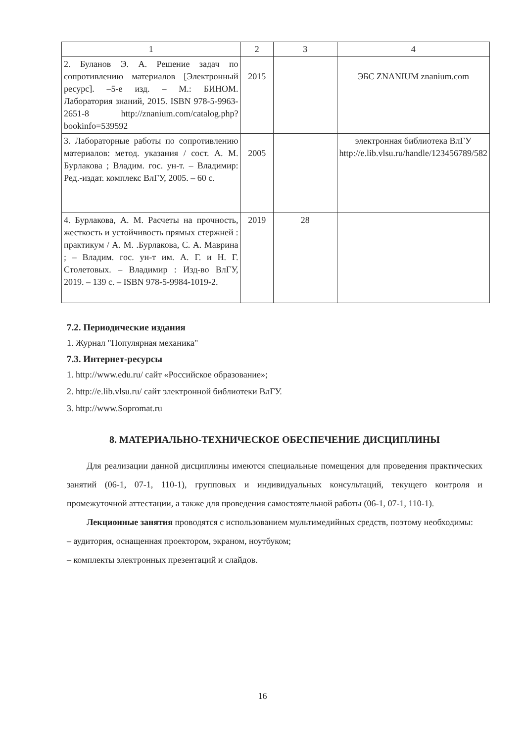| 1 | 2 | 3 | 4 |
| --- | --- | --- | --- |
| 2. Буланов Э. А. Решение задач по сопротивлению материалов [Электронный ресурс]. –5-е изд. – М.: БИНОМ. Лаборатория знаний, 2015. ISBN 978-5-9963-2651-8 http://znanium.com/catalog.php?bookinfo=539592 | 2015 | | ЭБС ZNANIUM znanium.com |
| 3. Лабораторные работы по сопротивлению материалов: метод. указания / сост. А. М. Бурлакова ; Владим. гос. ун-т. – Владимир: Ред.-издат. комплекс ВлГУ, 2005. – 60 с. | 2005 | | электронная библиотека ВлГУ http://e.lib.vlsu.ru/handle/123456789/582 |
| 4. Бурлакова, А. М. Расчеты на прочность, жесткость и устойчивость прямых стержней : практикум / А. М. .Бурлакова, С. А. Маврина ; – Владим. гос. ун-т им. А. Г. и Н. Г. Столетовых. – Владимир : Изд-во ВлГУ, 2019. – 139 с. – ISBN 978-5-9984-1019-2. | 2019 | 28 | |
7.2. Периодические издания
1. Журнал "Популярная механика"
7.3. Интернет-ресурсы
1. http://www.edu.ru/ сайт «Российское образование»;
2. http://e.lib.vlsu.ru/ сайт электронной библиотеки ВлГУ.
3. http://www.Sopromat.ru
8. МАТЕРИАЛЬНО-ТЕХНИЧЕСКОЕ ОБЕСПЕЧЕНИЕ ДИСЦИПЛИНЫ
Для реализации данной дисциплины имеются специальные помещения для проведения практических занятий (06-1, 07-1, 110-1), групповых и индивидуальных консультаций, текущего контроля и промежуточной аттестации, а также для проведения самостоятельной работы (06-1, 07-1, 110-1).
Лекционные занятия проводятся с использованием мультимедийных средств, поэтому необходимы:
– аудитория, оснащенная проектором, экраном, ноутбуком;
– комплекты электронных презентаций и слайдов.
16